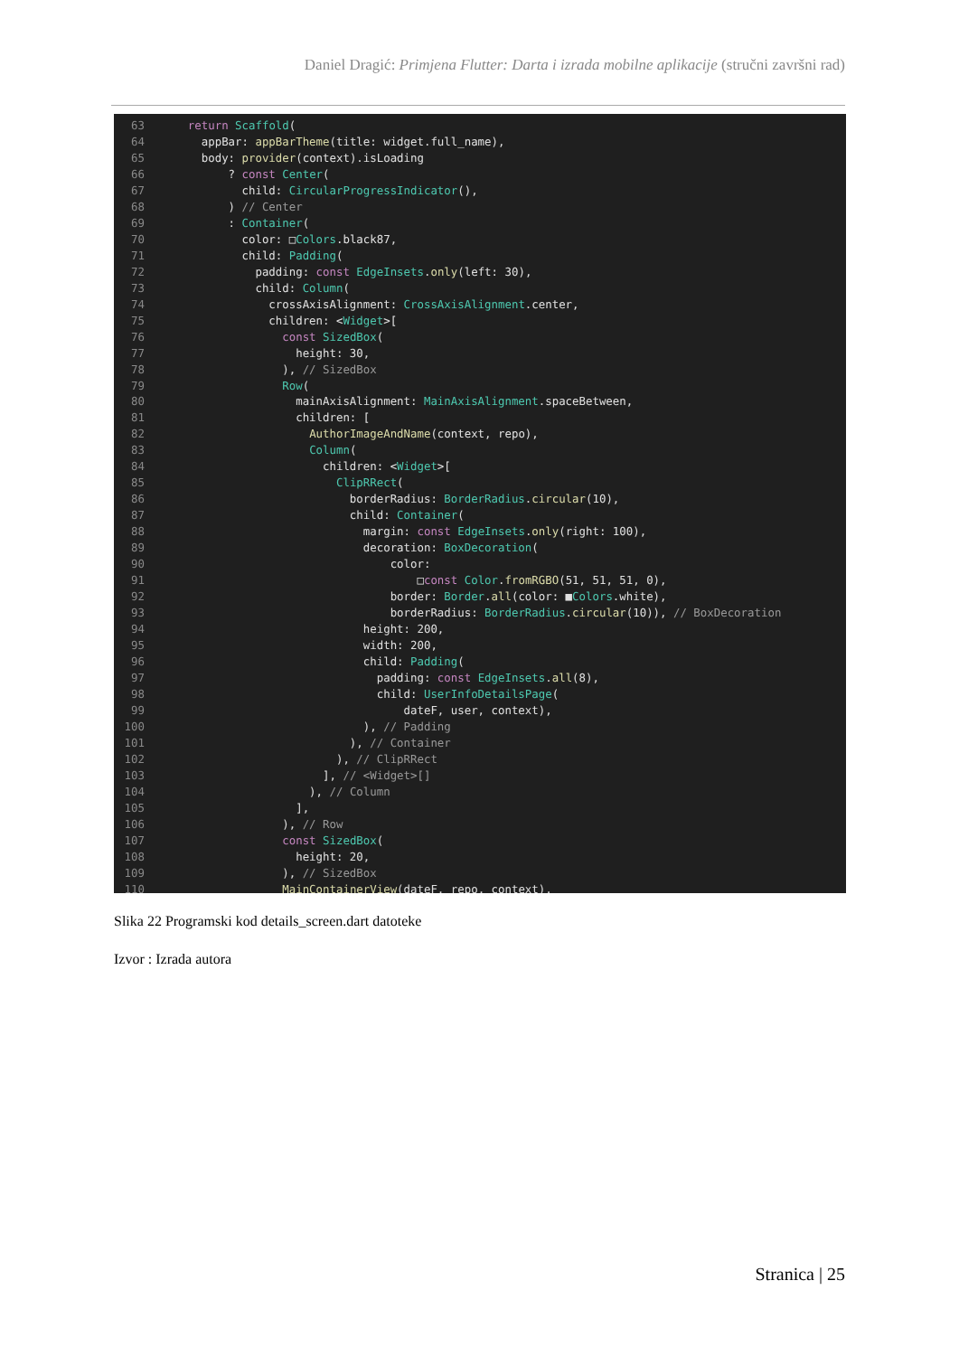Daniel Dragić: Primjena Flutter: Darta i izrada mobilne aplikacije (stručni završni rad)
63    return Scaffold(
64      appBar: appBarTheme(title: widget.full_name),
65      body: provider(context).isLoading
66          ? const Center(
67            child: CircularProgressIndicator(),
68          ) // Center
69          : Container(
70            color: □Colors.black87,
71            child: Padding(
72              padding: const EdgeInsets.only(left: 30),
73              child: Column(
74                crossAxisAlignment: CrossAxisAlignment.center,
75                children: <Widget>[
76                  const SizedBox(
77                    height: 30,
78                  ), // SizedBox
79                  Row(
80                    mainAxisAlignment: MainAxisAlignment.spaceBetween,
81                    children: [
82                      AuthorImageAndName(context, repo),
83                      Column(
84                        children: <Widget>[
85                          ClipRRect(
86                            borderRadius: BorderRadius.circular(10),
87                            child: Container(
88                              margin: const EdgeInsets.only(right: 100),
89                              decoration: BoxDecoration(
90                                  color:
91                                      □const Color.fromRGBO(51, 51, 51, 0),
92                                  border: Border.all(color: ■Colors.white),
93                                  borderRadius: BorderRadius.circular(10)), // BoxDecoration
94                              height: 200,
95                              width: 200,
96                              child: Padding(
97                                padding: const EdgeInsets.all(8),
98                                child: UserInfoDetailsPage(
99                                    dateF, user, context),
100                              ), // Padding
101                            ), // Container
102                          ), // ClipRRect
103                        ], // <Widget>[]
104                      ), // Column
105                    ],
106                  ), // Row
107                  const SizedBox(
108                    height: 20,
109                  ), // SizedBox
110                  MainContainerView(dateF, repo, context),
Slika 22 Programski kod details_screen.dart datoteke
Izvor : Izrada autora
Stranica | 25